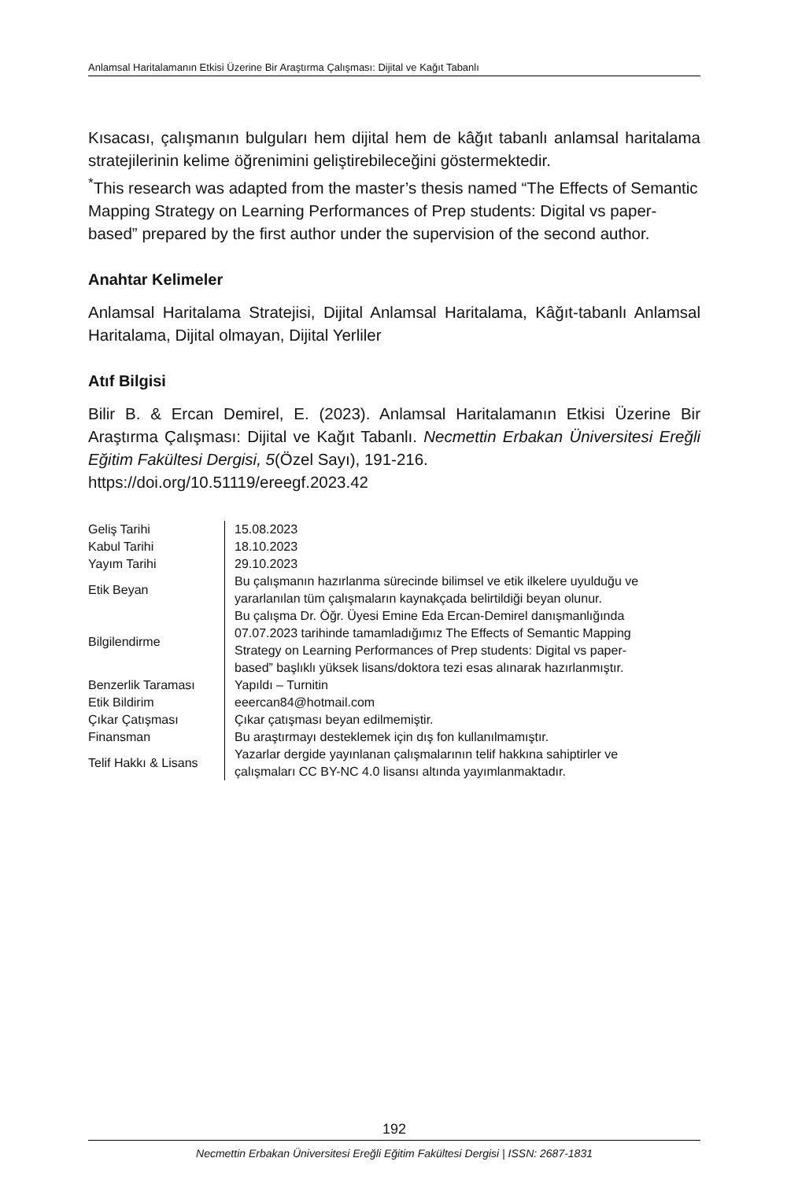Anlamsal Haritalamanın Etkisi Üzerine Bir Araştırma Çalışması: Dijital ve Kağıt Tabanlı
Kısacası, çalışmanın bulguları hem dijital hem de kâğıt tabanlı anlamsal haritalama stratejilerinin kelime öğrenimini geliştirebileceğini göstermektedir.
<sup>*</sup> This research was adapted from the master’s thesis named “The Effects of Semantic Mapping Strategy on Learning Performances of Prep students: Digital vs paper-based” prepared by the first author under the supervision of the second author.
Anahtar Kelimeler
Anlamsal Haritalama Stratejisi, Dijital Anlamsal Haritalama, Kâğıt-tabanlı Anlamsal Haritalama, Dijital olmayan, Dijital Yerliler
Atıf Bilgisi
Bilir B. & Ercan Demirel, E. (2023). Anlamsal Haritalamanın Etkisi Üzerine Bir Araştırma Çalışması: Dijital ve Kağıt Tabanlı. Necmettin Erbakan Üniversitesi Ereğli Eğitim Fakültesi Dergisi, 5(Özel Sayı), 191-216.
https://doi.org/10.51119/ereegf.2023.42
| Geliş Tarihi | 15.08.2023 |
| Kabul Tarihi | 18.10.2023 |
| Yayım Tarihi | 29.10.2023 |
| Etik Beyan | Bu çalışmanın hazırlanma sürecinde bilimsel ve etik ilkelere uyulduğu ve yararlanılan tüm çalışmaların kaynakçada belirtildiği beyan olunur. |
| Bilgilendirme | Bu çalışma Dr. Öğr. Üyesi Emine Eda Ercan-Demirel danışmanlığında 07.07.2023 tarihinde tamamladığımız The Effects of Semantic Mapping Strategy on Learning Performances of Prep students: Digital vs paper-based” başlıklı yüksek lisans/doktora tezi esas alınarak hazırlanmıştır. |
| Benzerlik Taraması | Yapıldı – Turnitin |
| Etik Bildirim | eeercan84@hotmail.com |
| Çıkar Çatışması | Çıkar çatışması beyan edilmemiştir. |
| Finansman | Bu araştırmayı desteklemek için dış fon kullanılmamıştır. |
| Telif Hakkı & Lisans | Yazarlar dergide yayınlanan çalışmalarının telif hakkına sahiptirler ve çalışmaları CC BY-NC 4.0 lisansı altında yayımlanmaktadır. |
192
Necmettin Erbakan Üniversitesi Ereğli Eğitim Fakültesi Dergisi | ISSN: 2687-1831